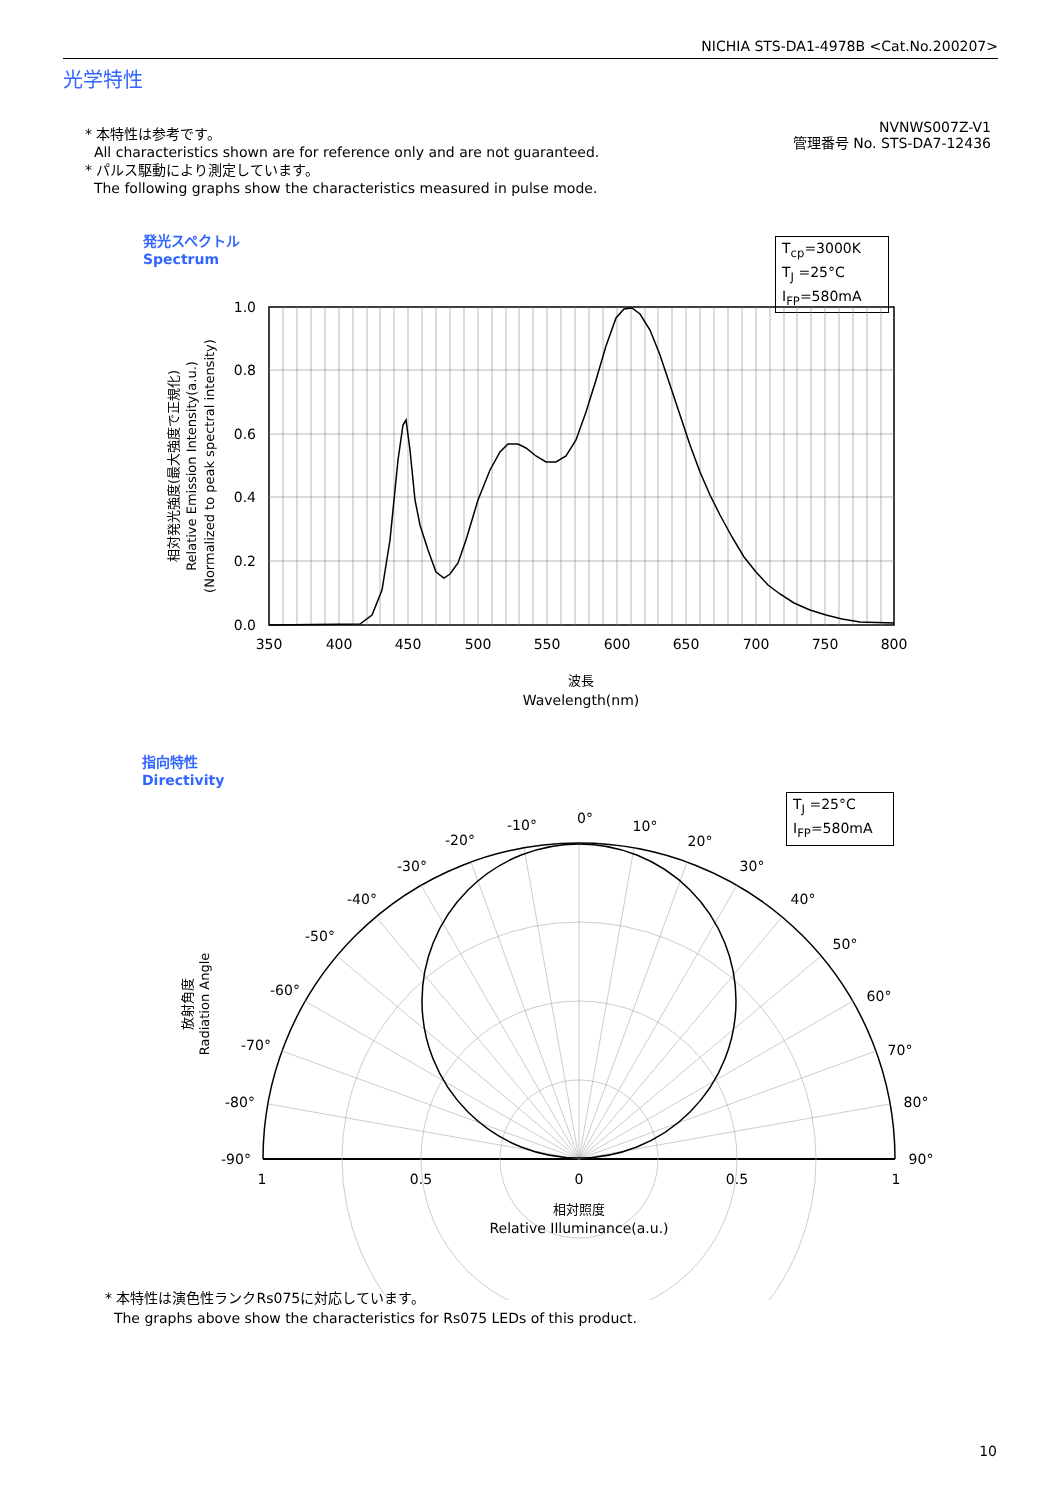NICHIA STS-DA1-4978B <Cat.No.200207>
光学特性
* 本特性は参考です。
All characteristics shown are for reference only and are not guaranteed.
* パルス駆動により測定しています。
The following graphs show the characteristics measured in pulse mode.
NVNWS007Z-V1
管理番号 No. STS-DA7-12436
発光スペクトル
Spectrum
T<sub>cp</sub>=3000K
T<sub>J</sub> =25°C
I<sub>FP</sub>=580mA
指向特性
Directivity
T<sub>J</sub> =25°C
I<sub>FP</sub>=580mA
1.0
0.8
0.6
0.4
0.2
0.0
350
400
450
500
550
600
650
700
750
800
波長
Wavelength(nm)
相対発光強度(最大強度で正規化)
Relative Emission Intensity(a.u.)
(Normalized to peak spectral intensity)
0°
10°
-10°
20°
-20°
30°
-30°
40°
-40°
50°
-50°
60°
-60°
70°
-70°
80°
-80°
90°
-90°
1
0.5
0
0.5
1
相対照度
Relative Illuminance(a.u.)
放射角度
Radiation Angle
* 本特性は演色性ランクRs075に対応しています。
The graphs above show the characteristics for Rs075 LEDs of this product.
10